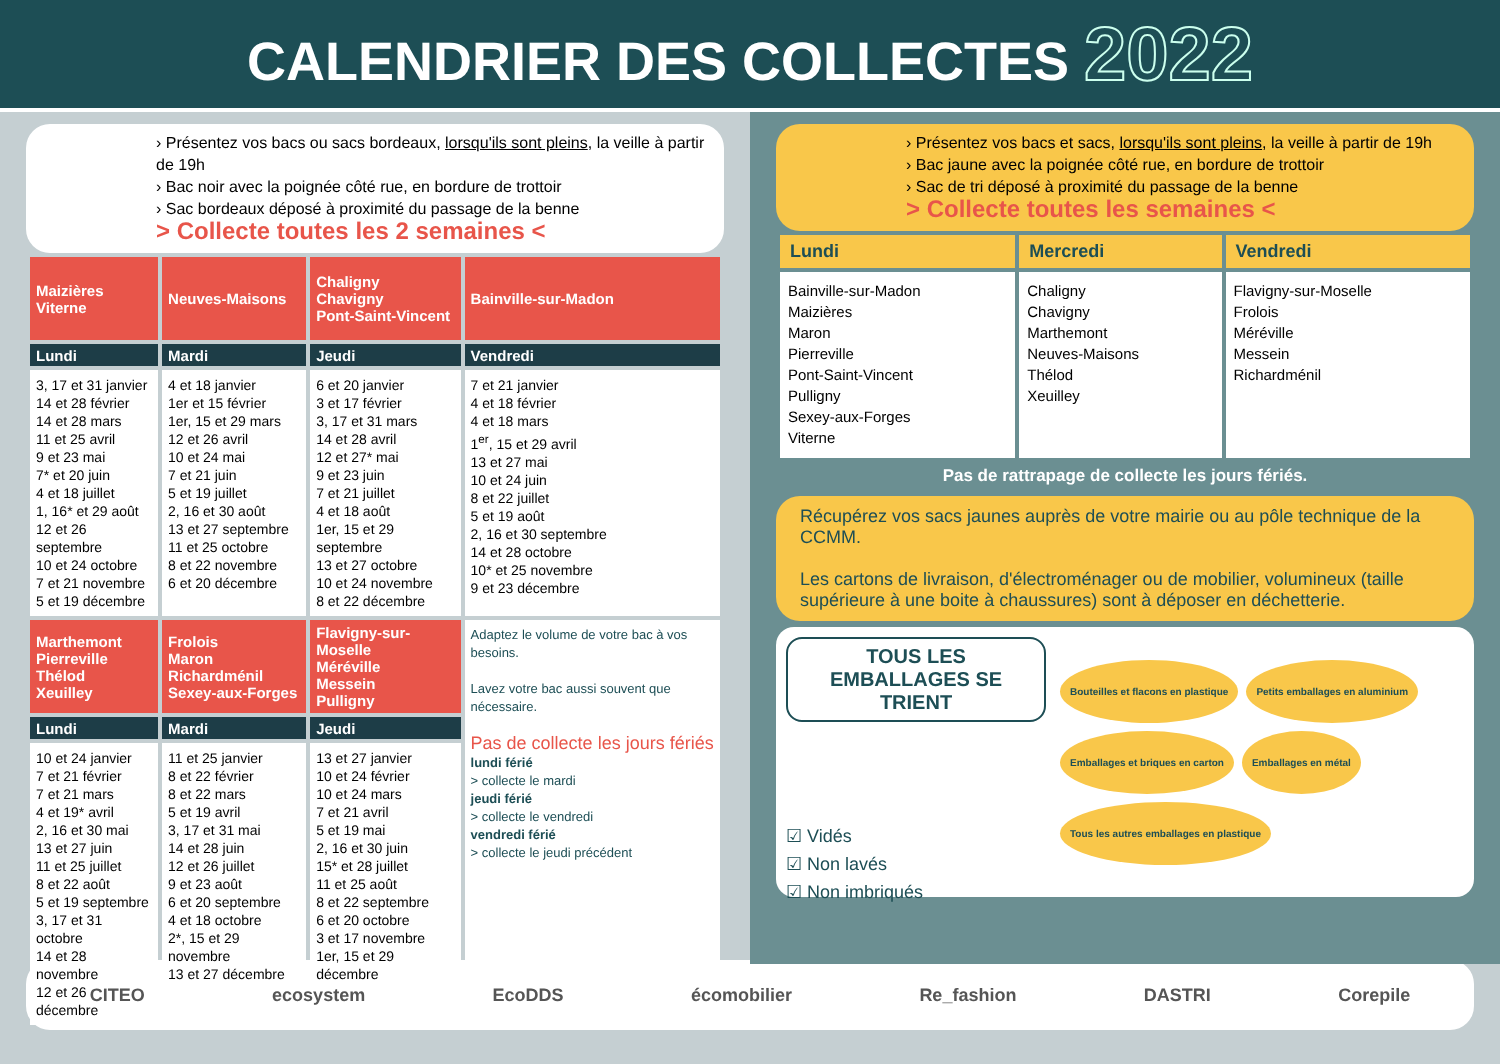CALENDRIER DES COLLECTES 2022
› Présentez vos bacs ou sacs bordeaux, lorsqu'ils sont pleins, la veille à partir de 19h
› Bac noir avec la poignée côté rue, en bordure de trottoir
› Sac bordeaux déposé à proximité du passage de la benne
> Collecte toutes les 2 semaines <
| Maizières Viterne | Neuves-Maisons | Chaligny Chavigny Pont-Saint-Vincent | Bainville-sur-Madon |
| --- | --- | --- | --- |
| Lundi | Mardi | Jeudi | Vendredi |
| 3, 17 et 31 janvier 14 et 28 février 14 et 28 mars 11 et 25 avril 9 et 23 mai 7* et 20 juin 4 et 18 juillet 1, 16* et 29 août 12 et 26 septembre 10 et 24 octobre 7 et 21 novembre 5 et 19 décembre | 4 et 18 janvier 1er et 15 février 1er, 15 et 29 mars 12 et 26 avril 10 et 24 mai 7 et 21 juin 5 et 19 juillet 2, 16 et 30 août 13 et 27 septembre 11 et 25 octobre 8 et 22 novembre 6 et 20 décembre | 6 et 20 janvier 3 et 17 février 3, 17 et 31 mars 14 et 28 avril 12 et 27* mai 9 et 23 juin 7 et 21 juillet 4 et 18 août 1er, 15 et 29 septembre 13 et 27 octobre 10 et 24 novembre 8 et 22 décembre | 7 et 21 janvier 4 et 18 février 4 et 18 mars 1<sup>er</sup>, 15 et 29 avril 13 et 27 mai 10 et 24 juin 8 et 22 juillet 5 et 19 août 2, 16 et 30 septembre 14 et 28 octobre 10* et 25 novembre 9 et 23 décembre |
| Marthemont Pierreville Thélod Xeuilley | Frolois Maron Richardménil Sexey-aux-Forges | Flavigny-sur-Moselle Méréville Messein Pulligny | Adaptez le volume de votre bac à vos besoins. Lavez votre bac aussi souvent que nécessaire. Pas de collecte les jours fériés lundi férié > collecte le mardi jeudi férié > collecte le vendredi vendredi férié > collecte le jeudi précédent |
| Lundi | Mardi | Jeudi | |
| 10 et 24 janvier 7 et 21 février 7 et 21 mars 4 et 19* avril 2, 16 et 30 mai 13 et 27 juin 11 et 25 juillet 8 et 22 août 5 et 19 septembre 3, 17 et 31 octobre 14 et 28 novembre 12 et 26 décembre | 11 et 25 janvier 8 et 22 février 8 et 22 mars 5 et 19 avril 3, 17 et 31 mai 14 et 28 juin 12 et 26 juillet 9 et 23 août 6 et 20 septembre 4 et 18 octobre 2*, 15 et 29 novembre 13 et 27 décembre | 13 et 27 janvier 10 et 24 février 10 et 24 mars 7 et 21 avril 5 et 19 mai 2, 16 et 30 juin 15* et 28 juillet 11 et 25 août 8 et 22 septembre 6 et 20 octobre 3 et 17 novembre 1er, 15 et 29 décembre | |
› Présentez vos bacs et sacs, lorsqu'ils sont pleins, la veille à partir de 19h
› Bac jaune avec la poignée côté rue, en bordure de trottoir
› Sac de tri déposé à proximité du passage de la benne
> Collecte toutes les semaines <
| Lundi | Mercredi | Vendredi |
| --- | --- | --- |
| Bainville-sur-Madon Maizières Maron Pierreville Pont-Saint-Vincent Pulligny Sexey-aux-Forges Viterne | Chaligny Chavigny Marthemont Neuves-Maisons Thélod Xeuilley | Flavigny-sur-Moselle Frolois Méréville Messein Richardménil |
Pas de rattrapage de collecte les jours fériés.
Récupérez vos sacs jaunes auprès de votre mairie ou au pôle technique de la CCMM.
Les cartons de livraison, d'électroménager ou de mobilier, volumineux (taille supérieure à une boite à chaussures) sont à déposer en déchetterie.
TOUS LES EMBALLAGES SE TRIENT
☑ Vidés
☑ Non lavés
☑ Non imbriqués
Bouteilles et flacons en plastique Petits emballages en aluminium Emballages et briques en carton Emballages en métal Tous les autres emballages en plastique
CITEO ecosystem EcoDDS écomobilier Re_fashion DASTRI Corepile